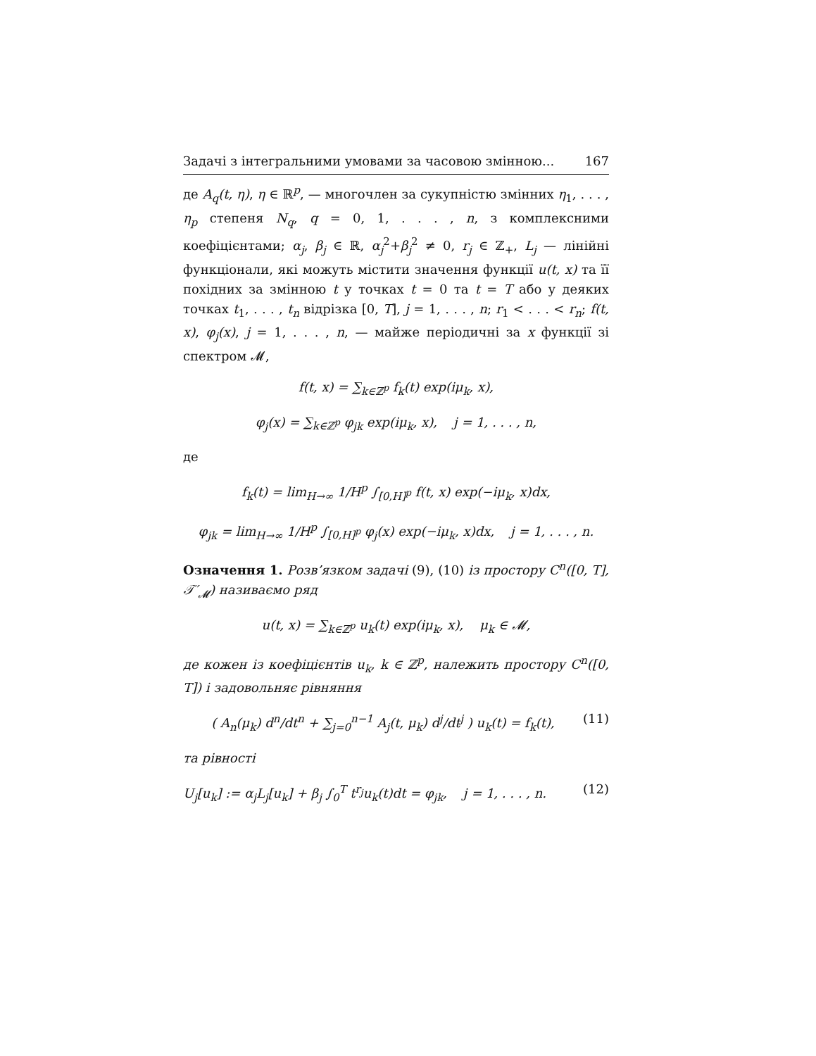Задачі з інтегральними умовами за часовою змінною... 167
де A<sub>q</sub>(t, η), η ∈ ℝ<sup>p</sup>, — многочлен за сукупністю змінних η<sub>1</sub>, . . . , η<sub>p</sub> степеня N<sub>q</sub>, q = 0, 1, . . . , n, з комплексними коефіцієнтами; α<sub>j</sub>, β<sub>j</sub> ∈ ℝ, α<sub>j</sub><sup>2</sup>+β<sub>j</sub><sup>2</sup> ≠ 0, r<sub>j</sub> ∈ ℤ<sub>+</sub>, L<sub>j</sub> — лінійні функціонали, які можуть містити значення функції u(t, x) та її похідних за змінною t у точках t = 0 та t = T або у деяких точках t<sub>1</sub>, . . . , t<sub>n</sub> відрізка [0, T], j = 1, . . . , n; r<sub>1</sub> < . . . < r<sub>n</sub>; f(t, x), φ<sub>j</sub>(x), j = 1, . . . , n, — майже періодичні за x функції зі спектром 𝓜,
f(t, x) = ∑<sub>k∈ℤ<sup>p</sup></sub> f<sub>k</sub>(t) exp(iμ<sub>k</sub>, x),
φ<sub>j</sub>(x) = ∑<sub>k∈ℤ<sup>p</sup></sub> φ<sub>jk</sub> exp(iμ<sub>k</sub>, x), j = 1, . . . , n,
де
f<sub>k</sub>(t) = lim<sub>H→∞</sub> 1/H<sup>p</sup> ∫<sub>[0,H]<sup>p</sup></sub> f(t, x) exp(−iμ<sub>k</sub>, x)dx,
φ<sub>jk</sub> = lim<sub>H→∞</sub> 1/H<sup>p</sup> ∫<sub>[0,H]<sup>p</sup></sub> φ<sub>j</sub>(x) exp(−iμ<sub>k</sub>, x)dx, j = 1, . . . , n.
Означення 1. Розв’язком задачі (9), (10) із простору C<sup>n</sup>([0, T], 𝒯′<sub>𝓜</sub>) називаємо ряд
u(t, x) = ∑<sub>k∈ℤ<sup>p</sup></sub> u<sub>k</sub>(t) exp(iμ<sub>k</sub>, x), μ<sub>k</sub> ∈ 𝓜,
де кожен із коефіцієнтів u<sub>k</sub>, k ∈ ℤ<sup>p</sup>, належить простору C<sup>n</sup>([0, T]) і задовольняє рівняння
( A<sub>n</sub>(μ<sub>k</sub>) d<sup>n</sup>/dt<sup>n</sup> + ∑<sub>j=0</sub><sup>n−1</sup> A<sub>j</sub>(t, μ<sub>k</sub>) d<sup>j</sup>/dt<sup>j</sup> ) u<sub>k</sub>(t) = f<sub>k</sub>(t), (11)
та рівності
U<sub>j</sub>[u<sub>k</sub>] := α<sub>j</sub>L<sub>j</sub>[u<sub>k</sub>] + β<sub>j</sub> ∫<sub>0</sub><sup>T</sup> t<sup>r<sub>j</sub></sup>u<sub>k</sub>(t)dt = φ<sub>jk</sub>, j = 1, . . . , n. (12)